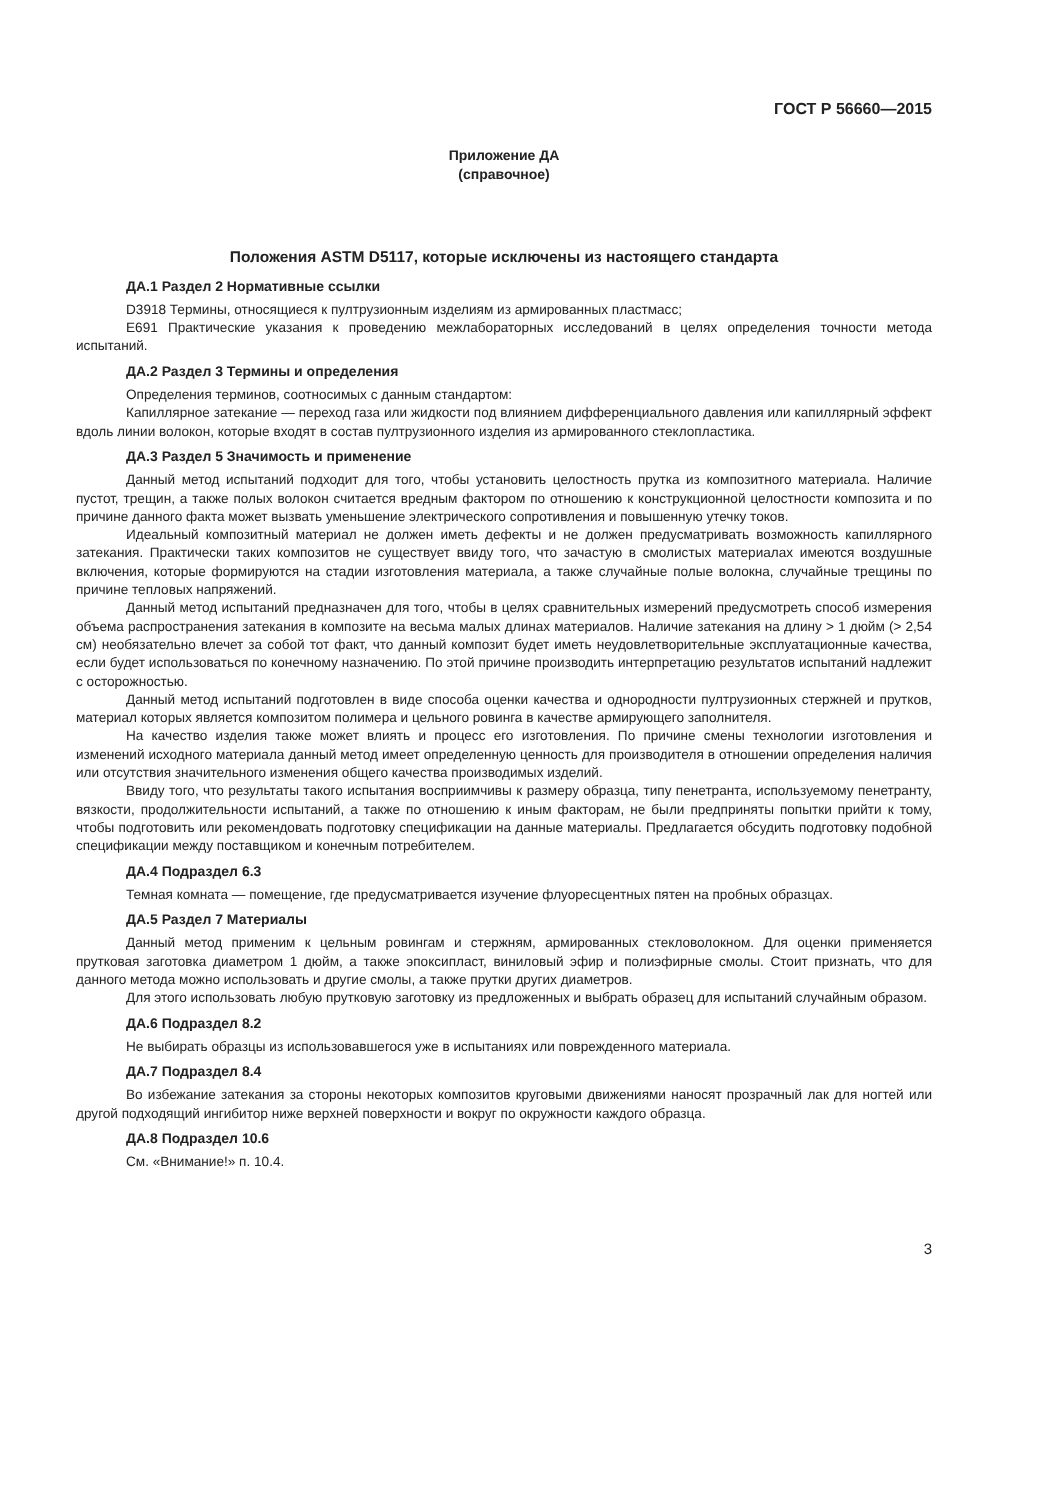ГОСТ Р 56660—2015
Приложение ДА
(справочное)
Положения ASTM D5117, которые исключены из настоящего стандарта
ДА.1 Раздел 2 Нормативные ссылки
D3918 Термины, относящиеся к пултрузионным изделиям из армированных пластмасс;
E691 Практические указания к проведению межлабораторных исследований в целях определения точности метода испытаний.
ДА.2 Раздел 3 Термины и определения
Определения терминов, соотносимых с данным стандартом:
Капиллярное затекание — переход газа или жидкости под влиянием дифференциального давления или капиллярный эффект вдоль линии волокон, которые входят в состав пултрузионного изделия из армированного стеклопластика.
ДА.3 Раздел 5 Значимость и применение
Данный метод испытаний подходит для того, чтобы установить целостность прутка из композитного материала. Наличие пустот, трещин, а также полых волокон считается вредным фактором по отношению к конструкционной целостности композита и по причине данного факта может вызвать уменьшение электрического сопротивления и повышенную утечку токов.
Идеальный композитный материал не должен иметь дефекты и не должен предусматривать возможность капиллярного затекания. Практически таких композитов не существует ввиду того, что зачастую в смолистых материалах имеются воздушные включения, которые формируются на стадии изготовления материала, а также случайные полые волокна, случайные трещины по причине тепловых напряжений.
Данный метод испытаний предназначен для того, чтобы в целях сравнительных измерений предусмотреть способ измерения объема распространения затекания в композите на весьма малых длинах материалов. Наличие затекания на длину > 1 дюйм (> 2,54 см) необязательно влечет за собой тот факт, что данный композит будет иметь неудовлетворительные эксплуатационные качества, если будет использоваться по конечному назначению. По этой причине производить интерпретацию результатов испытаний надлежит с осторожностью.
Данный метод испытаний подготовлен в виде способа оценки качества и однородности пултрузионных стержней и прутков, материал которых является композитом полимера и цельного ровинга в качестве армирующего заполнителя.
На качество изделия также может влиять и процесс его изготовления. По причине смены технологии изготовления и изменений исходного материала данный метод имеет определенную ценность для производителя в отношении определения наличия или отсутствия значительного изменения общего качества производимых изделий.
Ввиду того, что результаты такого испытания восприимчивы к размеру образца, типу пенетранта, используемому пенетранту, вязкости, продолжительности испытаний, а также по отношению к иным факторам, не были предприняты попытки прийти к тому, чтобы подготовить или рекомендовать подготовку спецификации на данные материалы. Предлагается обсудить подготовку подобной спецификации между поставщиком и конечным потребителем.
ДА.4 Подраздел 6.3
Темная комната — помещение, где предусматривается изучение флуоресцентных пятен на пробных образцах.
ДА.5 Раздел 7 Материалы
Данный метод применим к цельным ровингам и стержням, армированных стекловолокном. Для оценки применяется прутковая заготовка диаметром 1 дюйм, а также эпоксипласт, виниловый эфир и полиэфирные смолы. Стоит признать, что для данного метода можно использовать и другие смолы, а также прутки других диаметров.
Для этого использовать любую прутковую заготовку из предложенных и выбрать образец для испытаний случайным образом.
ДА.6 Подраздел 8.2
Не выбирать образцы из использовавшегося уже в испытаниях или поврежденного материала.
ДА.7 Подраздел 8.4
Во избежание затекания за стороны некоторых композитов круговыми движениями наносят прозрачный лак для ногтей или другой подходящий ингибитор ниже верхней поверхности и вокруг по окружности каждого образца.
ДА.8 Подраздел 10.6
См. «Внимание!» п. 10.4.
3